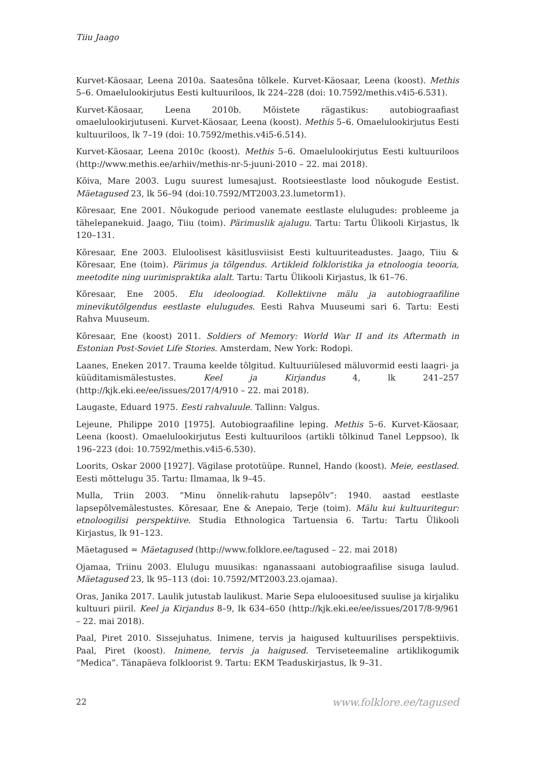Tiiu Jaago
Kurvet-Käosaar, Leena 2010a. Saatesõna tõlkele. Kurvet-Käosaar, Leena (koost). Methis 5–6. Omaelulookirjutus Eesti kultuuriloos, lk 224–228 (doi: 10.7592/methis.v4i5-6.531).
Kurvet-Käosaar, Leena 2010b. Mõistete rägastikus: autobiograafiast omaelulookirjutuseni. Kurvet-Käosaar, Leena (koost). Methis 5–6. Omaelulookirjutus Eesti kultuuriloos, lk 7–19 (doi: 10.7592/methis.v4i5-6.514).
Kurvet-Käosaar, Leena 2010c (koost). Methis 5–6. Omaelulookirjutus Eesti kultuuriloos (http://www.methis.ee/arhiiv/methis-nr-5-juuni-2010 – 22. mai 2018).
Kõiva, Mare 2003. Lugu suurest lumesajust. Rootsieestlaste lood nõukogude Eestist. Mäetagused 23, lk 56–94 (doi:10.7592/MT2003.23.lumetorm1).
Kõresaar, Ene 2001. Nõukogude periood vanemate eestlaste elulugudes: probleeme ja tähelepanekuid. Jaago, Tiiu (toim). Pärimuslik ajalugu. Tartu: Tartu Ülikooli Kirjastus, lk 120–131.
Kõresaar, Ene 2003. Eluloolisest käsitlusviisist Eesti kultuuriteadustes. Jaago, Tiiu & Kõresaar, Ene (toim). Pärimus ja tõlgendus. Artikleid folkloristika ja etnoloogia teooria, meetodite ning uurimispraktika alalt. Tartu: Tartu Ülikooli Kirjastus, lk 61–76.
Kõresaar, Ene 2005. Elu ideoloogiad. Kollektiivne mälu ja autobiograafiline minevikutõlgendus eestlaste elulugudes. Eesti Rahva Muuseumi sari 6. Tartu: Eesti Rahva Muuseum.
Kõresaar, Ene (koost) 2011. Soldiers of Memory: World War II and its Aftermath in Estonian Post-Soviet Life Stories. Amsterdam, New York: Rodopi.
Laanes, Eneken 2017. Trauma keelde tõlgitud. Kultuuriülesed mäluvormid eesti laagri- ja küüditamismälestustes. Keel ja Kirjandus 4, lk 241–257 (http://kjk.eki.ee/ee/issues/2017/4/910 – 22. mai 2018).
Laugaste, Eduard 1975. Eesti rahvaluule. Tallinn: Valgus.
Lejeune, Philippe 2010 [1975]. Autobiograafiline leping. Methis 5–6. Kurvet-Käosaar, Leena (koost). Omaelulookirjutus Eesti kultuuriloos (artikli tõlkinud Tanel Leppsoo), lk 196–223 (doi: 10.7592/methis.v4i5-6.530).
Loorits, Oskar 2000 [1927]. Vägilase prototüüpe. Runnel, Hando (koost). Meie, eestlased. Eesti mõttelugu 35. Tartu: Ilmamaa, lk 9–45.
Mulla, Triin 2003. “Minu õnnelik-rahutu lapsepõlv”: 1940. aastad eestlaste lapsepõlvemälestustes. Kõresaar, Ene & Anepaio, Terje (toim). Mälu kui kultuuritegur: etnoloogilisi perspektiive. Studia Ethnologica Tartuensia 6. Tartu: Tartu Ülikooli Kirjastus, lk 91–123.
Mäetagused = Mäetagused (http://www.folklore.ee/tagused – 22. mai 2018)
Ojamaa, Triinu 2003. Elulugu muusikas: nganassaani autobiograafilise sisuga laulud. Mäetagused 23, lk 95–113 (doi: 10.7592/MT2003.23.ojamaa).
Oras, Janika 2017. Laulik jutustab laulikust. Marie Sepa eluloo­esitused suulise ja kirjaliku kultuuri piiril. Keel ja Kirjandus 8–9, lk 634–650 (http://kjk.eki.ee/ee/issues/2017/8-9/961 – 22. mai 2018).
Paal, Piret 2010. Sissejuhatus. Inimene, tervis ja haigused kultuurilises perspektiivis. Paal, Piret (koost). Inimene, tervis ja haigused. Terviseteemaline artiklikogumik “Medica”. Tänapäeva folkloorist 9. Tartu: EKM Teaduskirjastus, lk 9–31.
22 www.folklore.ee/tagused